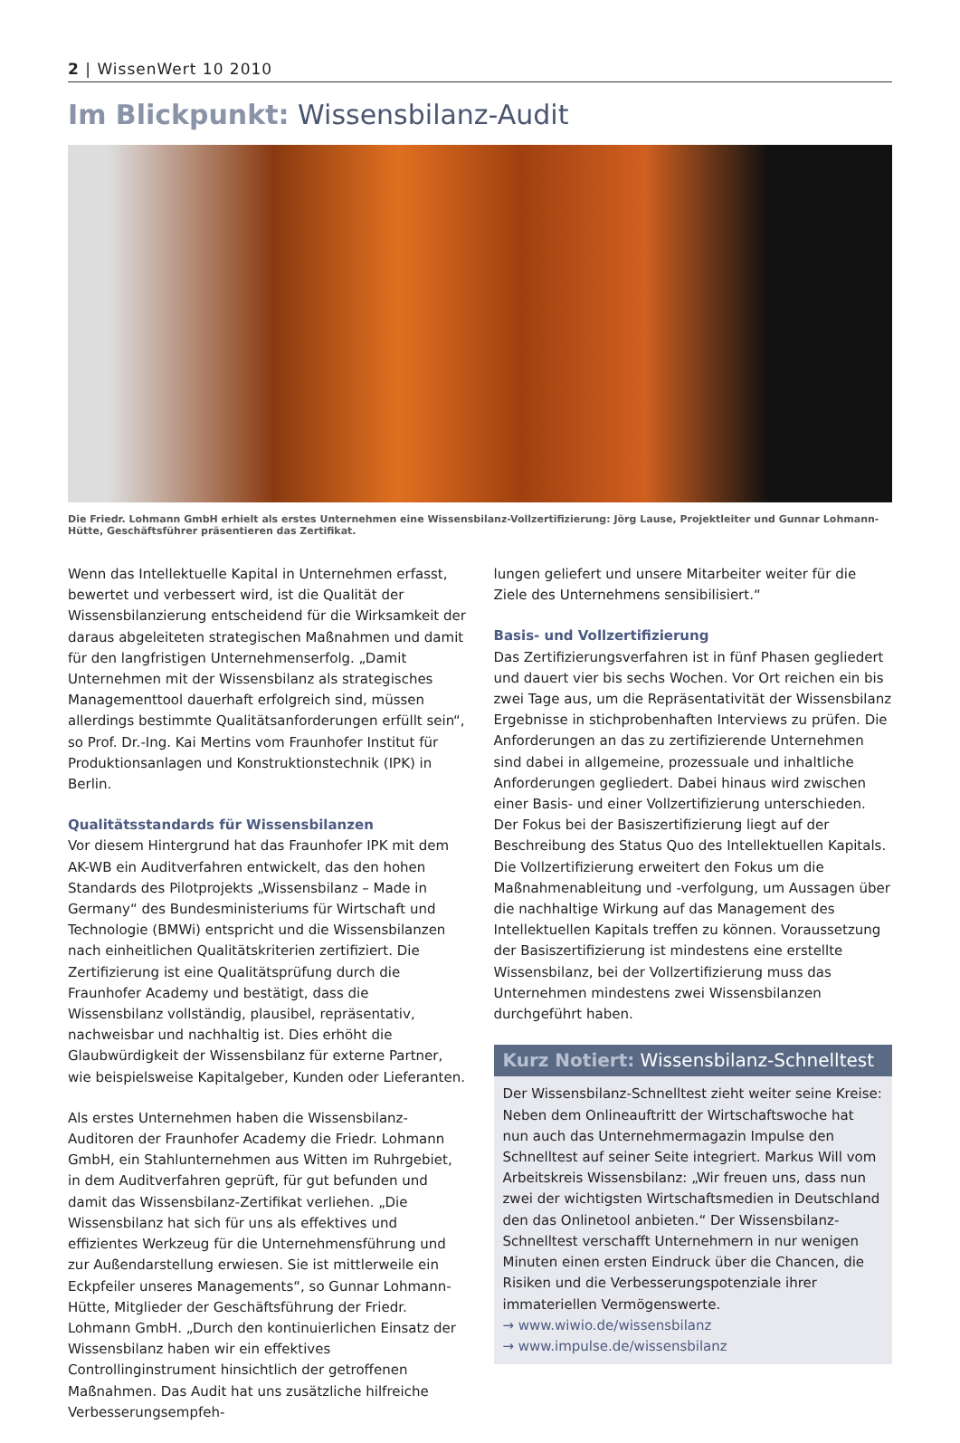2 | WissenWert 10 2010
Im Blickpunkt: Wissensbilanz-Audit
Die Friedr. Lohmann GmbH erhielt als erstes Unternehmen eine Wissensbilanz-Vollzertifizierung: Jörg Lause, Projektleiter und Gunnar Lohmann-Hütte, Geschäftsführer präsentieren das Zertifikat.
Wenn das Intellektuelle Kapital in Unternehmen erfasst, bewertet und verbessert wird, ist die Qualität der Wissensbilanzierung entscheidend für die Wirksamkeit der daraus abgeleiteten strategischen Maßnahmen und damit für den langfristigen Unternehmenserfolg. „Damit Unternehmen mit der Wissensbilanz als strategisches Managementtool dauerhaft erfolgreich sind, müssen allerdings bestimmte Qualitätsanforderungen erfüllt sein“, so Prof. Dr.-Ing. Kai Mertins vom Fraunhofer Institut für Produktionsanlagen und Konstruktionstechnik (IPK) in Berlin.
Qualitätsstandards für Wissensbilanzen
Vor diesem Hintergrund hat das Fraunhofer IPK mit dem AK-WB ein Auditverfahren entwickelt, das den hohen Standards des Pilotprojekts „Wissensbilanz – Made in Germany“ des Bundesministeriums für Wirtschaft und Technologie (BMWi) entspricht und die Wissensbilanzen nach einheitlichen Qualitätskriterien zertifiziert. Die Zertifizierung ist eine Qualitätsprüfung durch die Fraunhofer Academy und bestätigt, dass die Wissensbilanz vollständig, plausibel, repräsentativ, nachweisbar und nachhaltig ist. Dies erhöht die Glaubwürdigkeit der Wissensbilanz für externe Partner, wie beispielsweise Kapitalgeber, Kunden oder Lieferanten.
Als erstes Unternehmen haben die Wissensbilanz-Auditoren der Fraunhofer Academy die Friedr. Lohmann GmbH, ein Stahlunternehmen aus Witten im Ruhrgebiet, in dem Auditverfahren geprüft, für gut befunden und damit das Wissensbilanz-Zertifikat verliehen. „Die Wissensbilanz hat sich für uns als effektives und effizientes Werkzeug für die Unternehmensführung und zur Außendarstellung erwiesen. Sie ist mittlerweile ein Eckpfeiler unseres Managements“, so Gunnar Lohmann-Hütte, Mitglieder der Geschäftsführung der Friedr. Lohmann GmbH. „Durch den kontinuierlichen Einsatz der Wissensbilanz haben wir ein effektives Controllinginstrument hinsichtlich der getroffenen Maßnahmen. Das Audit hat uns zusätzliche hilfreiche Verbesserungsempfeh-
lungen geliefert und unsere Mitarbeiter weiter für die Ziele des Unternehmens sensibilisiert.“
Basis- und Vollzertifizierung
Das Zertifizierungsverfahren ist in fünf Phasen gegliedert und dauert vier bis sechs Wochen. Vor Ort reichen ein bis zwei Tage aus, um die Repräsentativität der Wissensbilanz Ergebnisse in stichprobenhaften Interviews zu prüfen. Die Anforderungen an das zu zertifizierende Unternehmen sind dabei in allgemeine, prozessuale und inhaltliche Anforderungen gegliedert. Dabei hinaus wird zwischen einer Basis- und einer Vollzertifizierung unterschieden. Der Fokus bei der Basiszertifizierung liegt auf der Beschreibung des Status Quo des Intellektuellen Kapitals. Die Vollzertifizierung erweitert den Fokus um die Maßnahmenableitung und -verfolgung, um Aussagen über die nachhaltige Wirkung auf das Management des Intellektuellen Kapitals treffen zu können. Voraussetzung der Basiszertifizierung ist mindestens eine erstellte Wissensbilanz, bei der Vollzertifizierung muss das Unternehmen mindestens zwei Wissensbilanzen durchgeführt haben.
Kurz Notiert: Wissensbilanz-Schnelltest
Der Wissensbilanz-Schnelltest zieht weiter seine Kreise: Neben dem Onlineauftritt der Wirtschaftswoche hat nun auch das Unternehmermagazin Impulse den Schnelltest auf seiner Seite integriert. Markus Will vom Arbeitskreis Wissensbilanz: „Wir freuen uns, dass nun zwei der wichtigsten Wirtschaftsmedien in Deutschland den das Onlinetool anbieten.“ Der Wissensbilanz-Schnelltest verschafft Unternehmern in nur wenigen Minuten einen ersten Eindruck über die Chancen, die Risiken und die Verbesserungspotenziale ihrer immateriellen Vermögenswerte.
→ www.wiwio.de/wissensbilanz
→ www.impulse.de/wissensbilanz